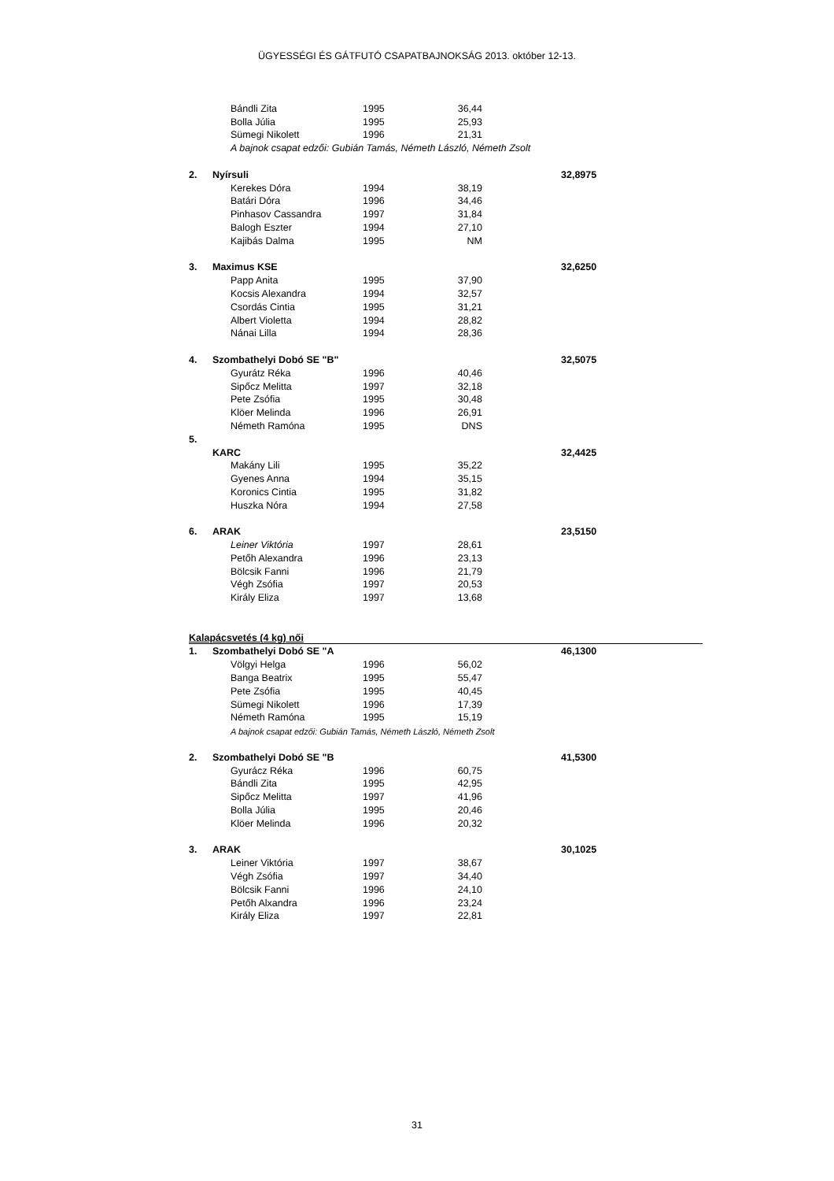ÜGYESSÉGI ÉS GÁTFUTÓ CSAPATBAJNOKSÁG 2013. október 12-13.
| | Bándli Zita | 1995 | 36,44 | | | |
| | Bolla Júlia | 1995 | 25,93 | | | |
| | Sümegi Nikolett | 1996 | 21,31 | | | |
| | A bajnok csapat edzői: Gubián Tamás, Németh László, Németh Zsolt | | | | | |
| 2. | Nyírsuli | | | | 32,8975 | |
| | Kerekes Dóra | 1994 | 38,19 | | | |
| | Batári Dóra | 1996 | 34,46 | | | |
| | Pinhasov Cassandra | 1997 | 31,84 | | | |
| | Balogh Eszter | 1994 | 27,10 | | | |
| | Kajibás Dalma | 1995 | NM | | | |
| 3. | Maximus KSE | | | | 32,6250 | |
| | Papp Anita | 1995 | 37,90 | | | |
| | Kocsis Alexandra | 1994 | 32,57 | | | |
| | Csordás Cintia | 1995 | 31,21 | | | |
| | Albert Violetta | 1994 | 28,82 | | | |
| | Nánai Lilla | 1994 | 28,36 | | | |
| 4. | Szombathelyi Dobó SE "B" | | | | 32,5075 | |
| | Gyurátz Réka | 1996 | 40,46 | | | |
| | Sipőcz Melitta | 1997 | 32,18 | | | |
| | Pete Zsófia | 1995 | 30,48 | | | |
| | Klöer Melinda | 1996 | 26,91 | | | |
| | Németh Ramóna | 1995 | DNS | | | |
| 5. | | | | | | |
| | KARC | | | | 32,4425 | |
| | Makány Lili | 1995 | 35,22 | | | |
| | Gyenes Anna | 1994 | 35,15 | | | |
| | Koronics Cintia | 1995 | 31,82 | | | |
| | Huszka Nóra | 1994 | 27,58 | | | |
| 6. | ARAK | | | | 23,5150 | |
| | Leiner Viktória | 1997 | 28,61 | | | |
| | Petőh Alexandra | 1996 | 23,13 | | | |
| | Bölcsik Fanni | 1996 | 21,79 | | | |
| | Végh Zsófia | 1997 | 20,53 | | | |
| | Király Eliza | 1997 | 13,68 | | | |
| Kalapácsvetés (4 kg) női | | | | | | |
| 1. | Szombathelyi Dobó SE "A | | | | 46,1300 | |
| | Völgyi Helga | 1996 | 56,02 | | | |
| | Banga Beatrix | 1995 | 55,47 | | | |
| | Pete Zsófia | 1995 | 40,45 | | | |
| | Sümegi Nikolett | 1996 | 17,39 | | | |
| | Németh Ramóna | 1995 | 15,19 | | | |
| | A bajnok csapat edzői: Gubián Tamás, Németh László, Németh Zsolt | | | | | |
| 2. | Szombathelyi Dobó SE "B | | | | 41,5300 | |
| | Gyurácz Réka | 1996 | 60,75 | | | |
| | Bándli Zita | 1995 | 42,95 | | | |
| | Sipőcz Melitta | 1997 | 41,96 | | | |
| | Bolla Júlia | 1995 | 20,46 | | | |
| | Klöer Melinda | 1996 | 20,32 | | | |
| 3. | ARAK | | | | 30,1025 | |
| | Leiner Viktória | 1997 | 38,67 | | | |
| | Végh Zsófia | 1997 | 34,40 | | | |
| | Bölcsik Fanni | 1996 | 24,10 | | | |
| | Petőh Alxandra | 1996 | 23,24 | | | |
| | Király Eliza | 1997 | 22,81 | | | |
31